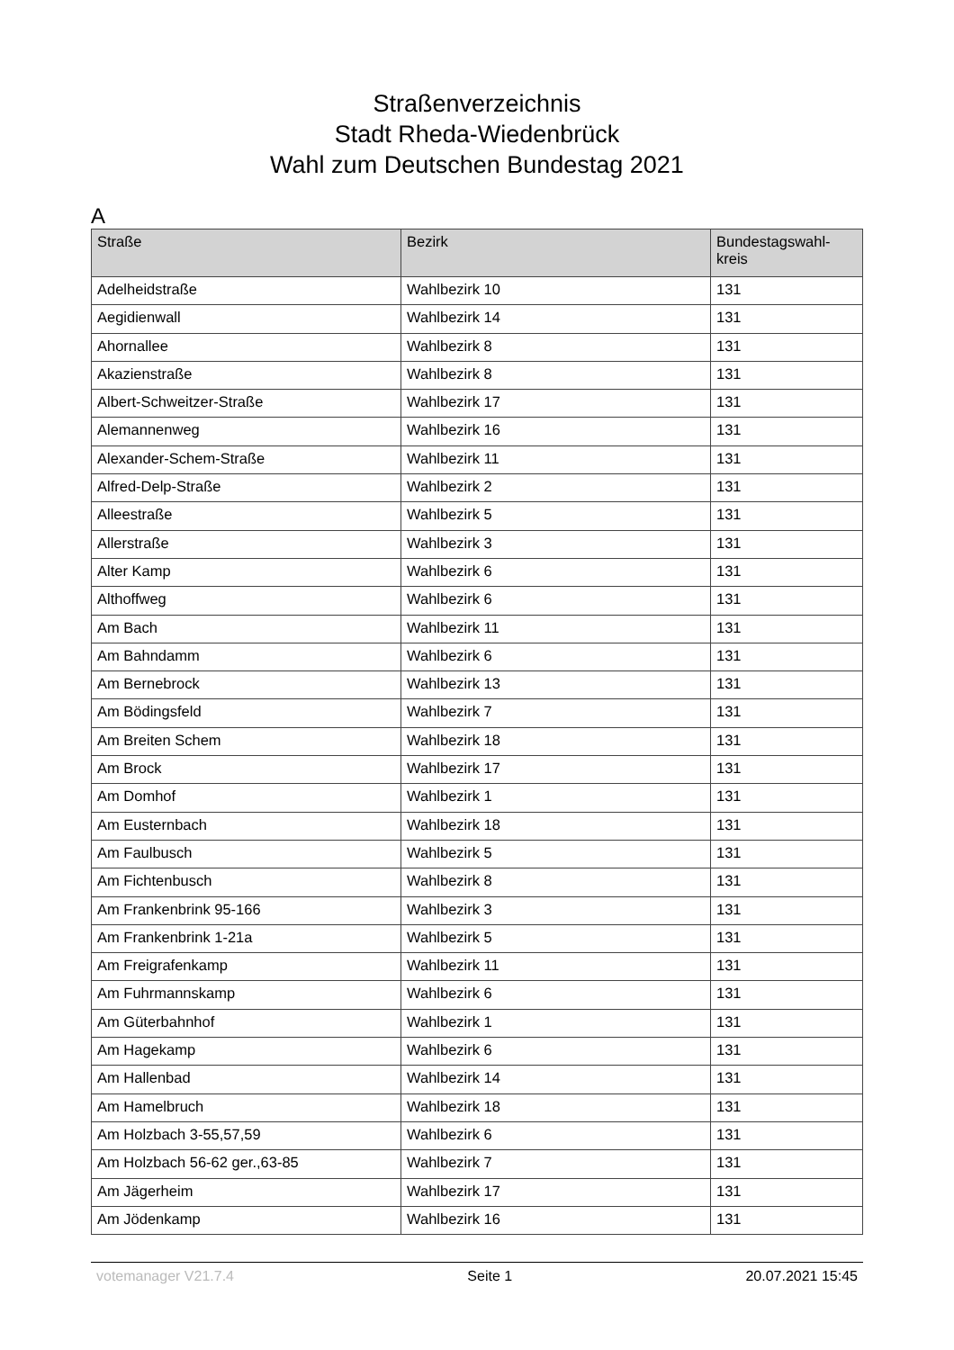Straßenverzeichnis
Stadt Rheda-Wiedenbrück
Wahl zum Deutschen Bundestag 2021
A
| Straße | Bezirk | Bundestagswahl- kreis |
| --- | --- | --- |
| Adelheidstraße | Wahlbezirk 10 | 131 |
| Aegidienwall | Wahlbezirk 14 | 131 |
| Ahornallee | Wahlbezirk 8 | 131 |
| Akazienstraße | Wahlbezirk 8 | 131 |
| Albert-Schweitzer-Straße | Wahlbezirk 17 | 131 |
| Alemannenweg | Wahlbezirk 16 | 131 |
| Alexander-Schem-Straße | Wahlbezirk 11 | 131 |
| Alfred-Delp-Straße | Wahlbezirk 2 | 131 |
| Alleestraße | Wahlbezirk 5 | 131 |
| Allerstraße | Wahlbezirk 3 | 131 |
| Alter Kamp | Wahlbezirk 6 | 131 |
| Althoffweg | Wahlbezirk 6 | 131 |
| Am Bach | Wahlbezirk 11 | 131 |
| Am Bahndamm | Wahlbezirk 6 | 131 |
| Am Bernebrock | Wahlbezirk 13 | 131 |
| Am Bödingsfeld | Wahlbezirk 7 | 131 |
| Am Breiten Schem | Wahlbezirk 18 | 131 |
| Am Brock | Wahlbezirk 17 | 131 |
| Am Domhof | Wahlbezirk 1 | 131 |
| Am Eusternbach | Wahlbezirk 18 | 131 |
| Am Faulbusch | Wahlbezirk 5 | 131 |
| Am Fichtenbusch | Wahlbezirk 8 | 131 |
| Am Frankenbrink 95-166 | Wahlbezirk 3 | 131 |
| Am Frankenbrink 1-21a | Wahlbezirk 5 | 131 |
| Am Freigrafenkamp | Wahlbezirk 11 | 131 |
| Am Fuhrmannskamp | Wahlbezirk 6 | 131 |
| Am Güterbahnhof | Wahlbezirk 1 | 131 |
| Am Hagekamp | Wahlbezirk 6 | 131 |
| Am Hallenbad | Wahlbezirk 14 | 131 |
| Am Hamelbruch | Wahlbezirk 18 | 131 |
| Am Holzbach 3-55,57,59 | Wahlbezirk 6 | 131 |
| Am Holzbach 56-62 ger.,63-85 | Wahlbezirk 7 | 131 |
| Am Jägerheim | Wahlbezirk 17 | 131 |
| Am Jödenkamp | Wahlbezirk 16 | 131 |
votemanager V21.7.4 Seite 1 20.07.2021 15:45